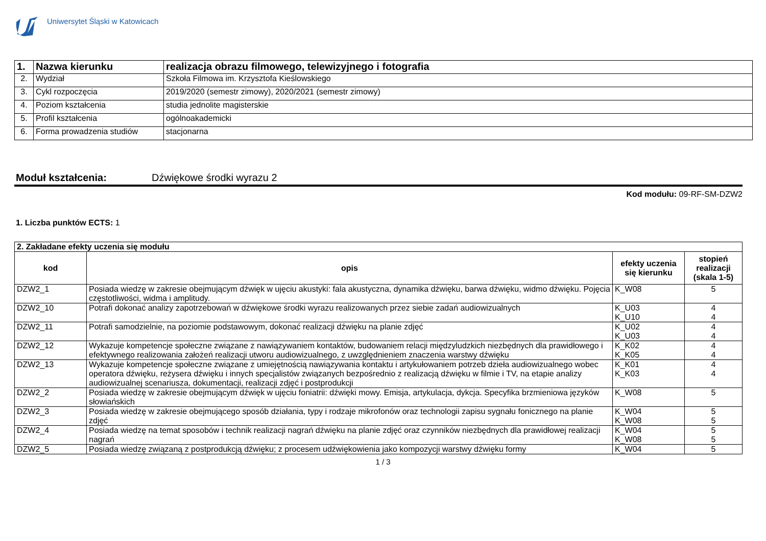Uniwersytet Śląski w Katowicach
| 1. | Nazwa kierunku | realizacja obrazu filmowego, telewizyjnego i fotografia |
| 2. | Wydział | Szkoła Filmowa im. Krzysztofa Kieślowskiego |
| 3. | Cykl rozpoczęcia | 2019/2020 (semestr zimowy), 2020/2021 (semestr zimowy) |
| 4. | Poziom kształcenia | studia jednolite magisterskie |
| 5. | Profil kształcenia | ogólnoakademicki |
| 6. | Forma prowadzenia studiów | stacjonarna |
Moduł kształcenia: Dźwiękowe środki wyrazu 2
Kod modułu: 09-RF-SM-DZW2
1. Liczba punktów ECTS: 1
| 2. Zakładane efekty uczenia się modułu | | | |
| kod | opis | efekty uczenia się kierunku | stopień realizacji (skala 1-5) |
| DZW2_1 | Posiada wiedzę w zakresie obejmującym dźwięk w ujęciu akustyki: fala akustyczna, dynamika dźwięku, barwa dźwięku, widmo dźwięku. Pojęcia częstotliwości, widma i amplitudy. | K_W08 | 5 |
| DZW2_10 | Potrafi dokonać analizy zapotrzebowań w dźwiękowe środki wyrazu realizowanych przez siebie zadań audiowizualnych | K_U03 K_U10 | 4 4 |
| DZW2_11 | Potrafi samodzielnie, na poziomie podstawowym, dokonać realizacji dźwięku na planie zdjęć | K_U02 K_U03 | 4 4 |
| DZW2_12 | Wykazuje kompetencje społeczne związane z nawiązywaniem kontaktów, budowaniem relacji międzyludzkich niezbędnych dla prawidłowego i efektywnego realizowania założeń realizacji utworu audiowizualnego, z uwzględnieniem znaczenia warstwy dźwięku | K_K02 K_K05 | 4 4 |
| DZW2_13 | Wykazuje kompetencje społeczne związane z umiejętnością nawiązywania kontaktu i artykułowaniem potrzeb dzieła audiowizualnego wobec operatora dźwięku, reżysera dźwięku i innych specjalistów związanych bezpośrednio z realizacją dźwięku w filmie i TV, na etapie analizy audiowizualnej scenariusza, dokumentacji, realizacji zdjęć i postprodukcji | K_K01 K_K03 | 4 4 |
| DZW2_2 | Posiada wiedzę w zakresie obejmującym dźwięk w ujęciu foniatrii: dźwięki mowy. Emisja, artykulacja, dykcja. Specyfika brzmieniowa języków słowiańskich | K_W08 | 5 |
| DZW2_3 | Posiada wiedzę w zakresie obejmującego sposób działania, typy i rodzaje mikrofonów oraz technologii zapisu sygnału fonicznego na planie zdjęć | K_W04 K_W08 | 5 5 |
| DZW2_4 | Posiada wiedzę na temat sposobów i technik realizacji nagrań dźwięku na planie zdjęć oraz czynników niezbędnych dla prawidłowej realizacji nagrań | K_W04 K_W08 | 5 5 |
| DZW2_5 | Posiada wiedzę związaną z postprodukcją dźwięku; z procesem udźwiękowienia jako kompozycji warstwy dźwięku formy | K_W04 | 5 |
1 / 3